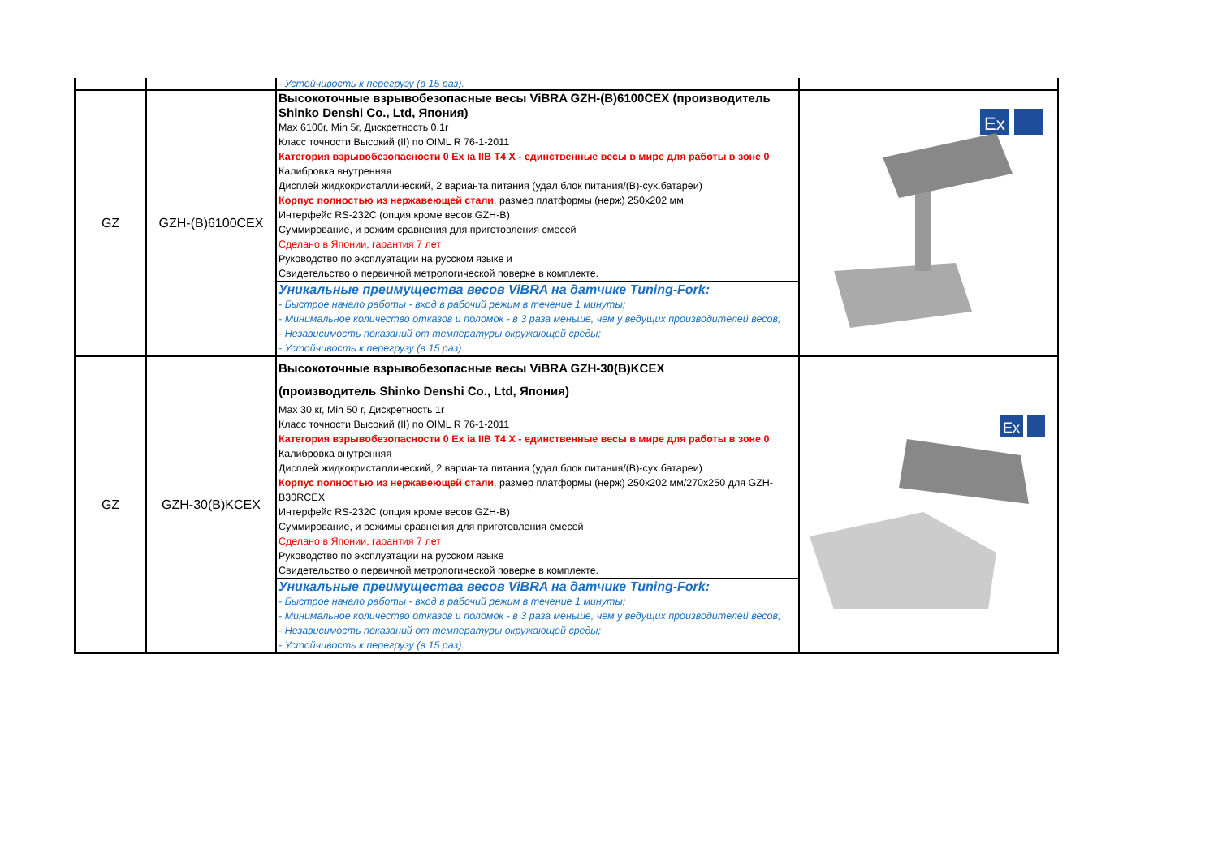| | | - Устойчивость к перегрузу (в 15 раз). | |
| GZ | GZH-(B)6100CEX | Высокоточные взрывобезопасные весы ViBRA GZH-(B)6100CEX (производитель Shinko Denshi Co., Ltd, Япония) Max 6100г, Min 5г, Дискретность 0.1г Класс точности Высокий (II) по OIML R 76-1-2011 Категория взрывобезопасности 0 Ex ia IIB T4 X - единственные весы в мире для работы в зоне 0 Калибровка внутренняя Дисплей жидкокристаллический, 2 варианта питания (удал.блок питания/(B)-сух.батареи) Корпус полностью из нержавеющей стали , размер платформы (нерж) 250х202 мм Интерфейс RS-232C (опция кроме весов GZH-B) Суммирование, и режим сравнения для приготовления смесей Сделано в Японии, гарантия 7 лет Руководство по эксплуатации на русском языке и Свидетельство о первичной метрологической поверке в комплекте. | Ex |
| | | Уникальные преимущества весов ViBRA на датчике Tuning-Fork: - Быстрое начало работы - вход в рабочий режим в течение 1 минуты; - Минимальное количество отказов и поломок - в 3 раза меньше, чем у ведущих производителей весов; - Независимость показаний от температуры окружающей среды; - Устойчивость к перегрузу (в 15 раз). | |
| GZ | GZH-30(B)KCEX | Высокоточные взрывобезопасные весы ViBRA GZH-30(B)KCEX (производитель Shinko Denshi Co., Ltd, Япония) Max 30 кг, Min 50 г, Дискретность 1г Класс точности Высокий (II) по OIML R 76-1-2011 Категория взрывобезопасности 0 Ex ia IIB T4 X - единственные весы в мире для работы в зоне 0 Калибровка внутренняя Дисплей жидкокристаллический, 2 варианта питания (удал.блок питания/(B)-сух.батареи) Корпус полностью из нержавеющей стали , размер платформы (нерж) 250х202 мм/270х250 для GZH-B30RCEX Интерфейс RS-232C (опция кроме весов GZH-B) Суммирование, и режимы сравнения для приготовления смесей Сделано в Японии, гарантия 7 лет Руководство по эксплуатации на русском языке Свидетельство о первичной метрологической поверке в комплекте. | Ex |
| | | Уникальные преимущества весов ViBRA на датчике Tuning-Fork: - Быстрое начало работы - вход в рабочий режим в течение 1 минуты; - Минимальное количество отказов и поломок - в 3 раза меньше, чем у ведущих производителей весов; - Независимость показаний от температуры окружающей среды; - Устойчивость к перегрузу (в 15 раз). | |